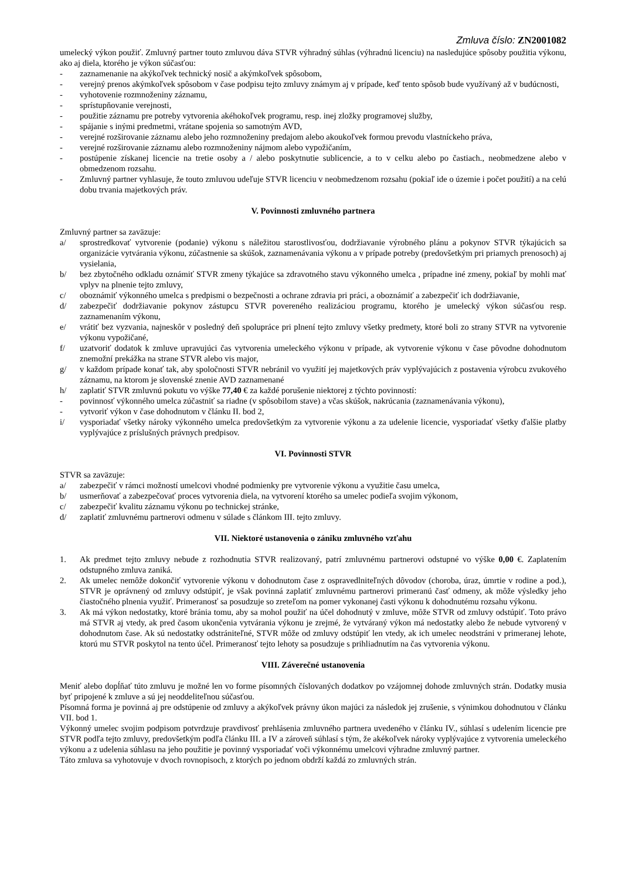Zmluva číslo: ZN2001082
umelecký výkon použiť. Zmluvný partner touto zmluvou dáva STVR výhradný súhlas (výhradnú licenciu) na nasledujúce spôsoby použitia výkonu, ako aj diela, ktorého je výkon súčasťou:
- zaznamenanie na akýkoľvek technický nosič a akýmkoľvek spôsobom,
- verejný prenos akýmkoľvek spôsobom v čase podpisu tejto zmluvy známym aj v prípade, keď tento spôsob bude využívaný až v budúcnosti,
- vyhotovenie rozmnoženiny záznamu,
- sprístupňovanie verejnosti,
- použitie záznamu pre potreby vytvorenia akéhokoľvek programu, resp. inej zložky programovej služby,
- spájanie s inými predmetmi, vrátane spojenia so samotným AVD,
- verejné rozširovanie záznamu alebo jeho rozmnoženiny predajom alebo akoukoľvek formou prevodu vlastníckeho práva,
- verejné rozširovanie záznamu alebo rozmnoženiny nájmom alebo vypožičaním,
- postúpenie získanej licencie na tretie osoby a / alebo poskytnutie sublicencie, a to v celku alebo po častiach., neobmedzene alebo v obmedzenom rozsahu.
- Zmluvný partner vyhlasuje, že touto zmluvou udeľuje STVR licenciu v neobmedzenom rozsahu (pokiaľ ide o územie i počet použití) a na celú dobu trvania majetkových práv.
V. Povinnosti zmluvného partnera
Zmluvný partner sa zaväzuje:
a/ sprostredkovať vytvorenie (podanie) výkonu s náležitou starostlivosťou, dodržiavanie výrobného plánu a pokynov STVR týkajúcich sa organizácie vytvárania výkonu, zúčastnenie sa skúšok, zaznamenávania výkonu a v prípade potreby (predovšetkým pri priamych prenosoch) aj vysielania,
b/ bez zbytočného odkladu oznámiť STVR zmeny týkajúce sa zdravotného stavu výkonného umelca , prípadne iné zmeny, pokiaľ by mohli mať vplyv na plnenie tejto zmluvy,
c/ oboznámiť výkonného umelca s predpismi o bezpečnosti a ochrane zdravia pri práci, a oboznámiť a zabezpečiť ich dodržiavanie,
d/ zabezpečiť dodržiavanie pokynov zástupcu STVR povereného realizáciou programu, ktorého je umelecký výkon súčasťou resp. zaznamenaním výkonu,
e/ vrátiť bez vyzvania, najneskôr v posledný deň spolupráce pri plnení tejto zmluvy všetky predmety, ktoré boli zo strany STVR na vytvorenie výkonu vypožičané,
f/ uzatvoriť dodatok k zmluve upravujúci čas vytvorenia umeleckého výkonu v prípade, ak vytvorenie výkonu v čase pôvodne dohodnutom znemožní prekážka na strane STVR alebo vis major,
g/ v každom prípade konať tak, aby spoločnosti STVR nebránil vo využití jej majetkových práv vyplývajúcich z postavenia výrobcu zvukového záznamu, na ktorom je slovenské znenie AVD zaznamenané
h/ zaplatiť STVR zmluvnú pokutu vo výške 77,40 € za každé porušenie niektorej z týchto povinností:
- povinnosť výkonného umelca zúčastniť sa riadne (v spôsobilom stave) a včas skúšok, nakrúcania (zaznamenávania výkonu),
- vytvoriť výkon v čase dohodnutom v článku II. bod 2,
i/ vysporiadať všetky nároky výkonného umelca predovšetkým za vytvorenie výkonu a za udelenie licencie, vysporiadať všetky ďalšie platby vyplývajúce z príslušných právnych predpisov.
VI. Povinnosti STVR
STVR sa zaväzuje:
a/ zabezpečiť v rámci možností umelcovi vhodné podmienky pre vytvorenie výkonu a využitie času umelca,
b/ usmerňovať a zabezpečovať proces vytvorenia diela, na vytvorení ktorého sa umelec podieľa svojim výkonom,
c/ zabezpečiť kvalitu záznamu výkonu po technickej stránke,
d/ zaplatiť zmluvnému partnerovi odmenu v súlade s článkom III. tejto zmluvy.
VII. Niektoré ustanovenia o zániku zmluvného vzťahu
1. Ak predmet tejto zmluvy nebude z rozhodnutia STVR realizovaný, patrí zmluvnému partnerovi odstupné vo výške 0,00 €. Zaplatením odstupného zmluva zaniká.
2. Ak umelec nemôže dokončiť vytvorenie výkonu v dohodnutom čase z ospravedlniteľných dôvodov (choroba, úraz, úmrtie v rodine a pod.), STVR je oprávnený od zmluvy odstúpiť, je však povinná zaplatiť zmluvnému partnerovi primeranú časť odmeny, ak môže výsledky jeho čiastočného plnenia využiť. Primeranosť sa posudzuje so zreteľom na pomer vykonanej časti výkonu k dohodnutému rozsahu výkonu.
3. Ak má výkon nedostatky, ktoré bránia tomu, aby sa mohol použiť na účel dohodnutý v zmluve, môže STVR od zmluvy odstúpiť. Toto právo má STVR aj vtedy, ak pred časom ukončenia vytvárania výkonu je zrejmé, že vytváraný výkon má nedostatky alebo že nebude vytvorený v dohodnutom čase. Ak sú nedostatky odstrániteľné, STVR môže od zmluvy odstúpiť len vtedy, ak ich umelec neodstráni v primeranej lehote, ktorú mu STVR poskytol na tento účel. Primeranosť tejto lehoty sa posudzuje s prihliadnutím na čas vytvorenia výkonu.
VIII. Záverečné ustanovenia
Meniť alebo dopĺňať túto zmluvu je možné len vo forme písomných číslovaných dodatkov po vzájomnej dohode zmluvných strán. Dodatky musia byť pripojené k zmluve a sú jej neoddeliteľnou súčasťou.
Písomná forma je povinná aj pre odstúpenie od zmluvy a akýkoľvek právny úkon majúci za následok jej zrušenie, s výnimkou dohodnutou v článku VII. bod 1.
Výkonný umelec svojim podpisom potvrdzuje pravdivosť prehlásenia zmluvného partnera uvedeného v článku IV., súhlasí s udelením licencie pre STVR podľa tejto zmluvy, predovšetkým podľa článku III. a IV a zároveň súhlasí s tým, že akékoľvek nároky vyplývajúce z vytvorenia umeleckého výkonu a z udelenia súhlasu na jeho použitie je povinný vysporiadať voči výkonnému umelcovi výhradne zmluvný partner.
Táto zmluva sa vyhotovuje v dvoch rovnopisoch, z ktorých po jednom obdrží každá zo zmluvných strán.